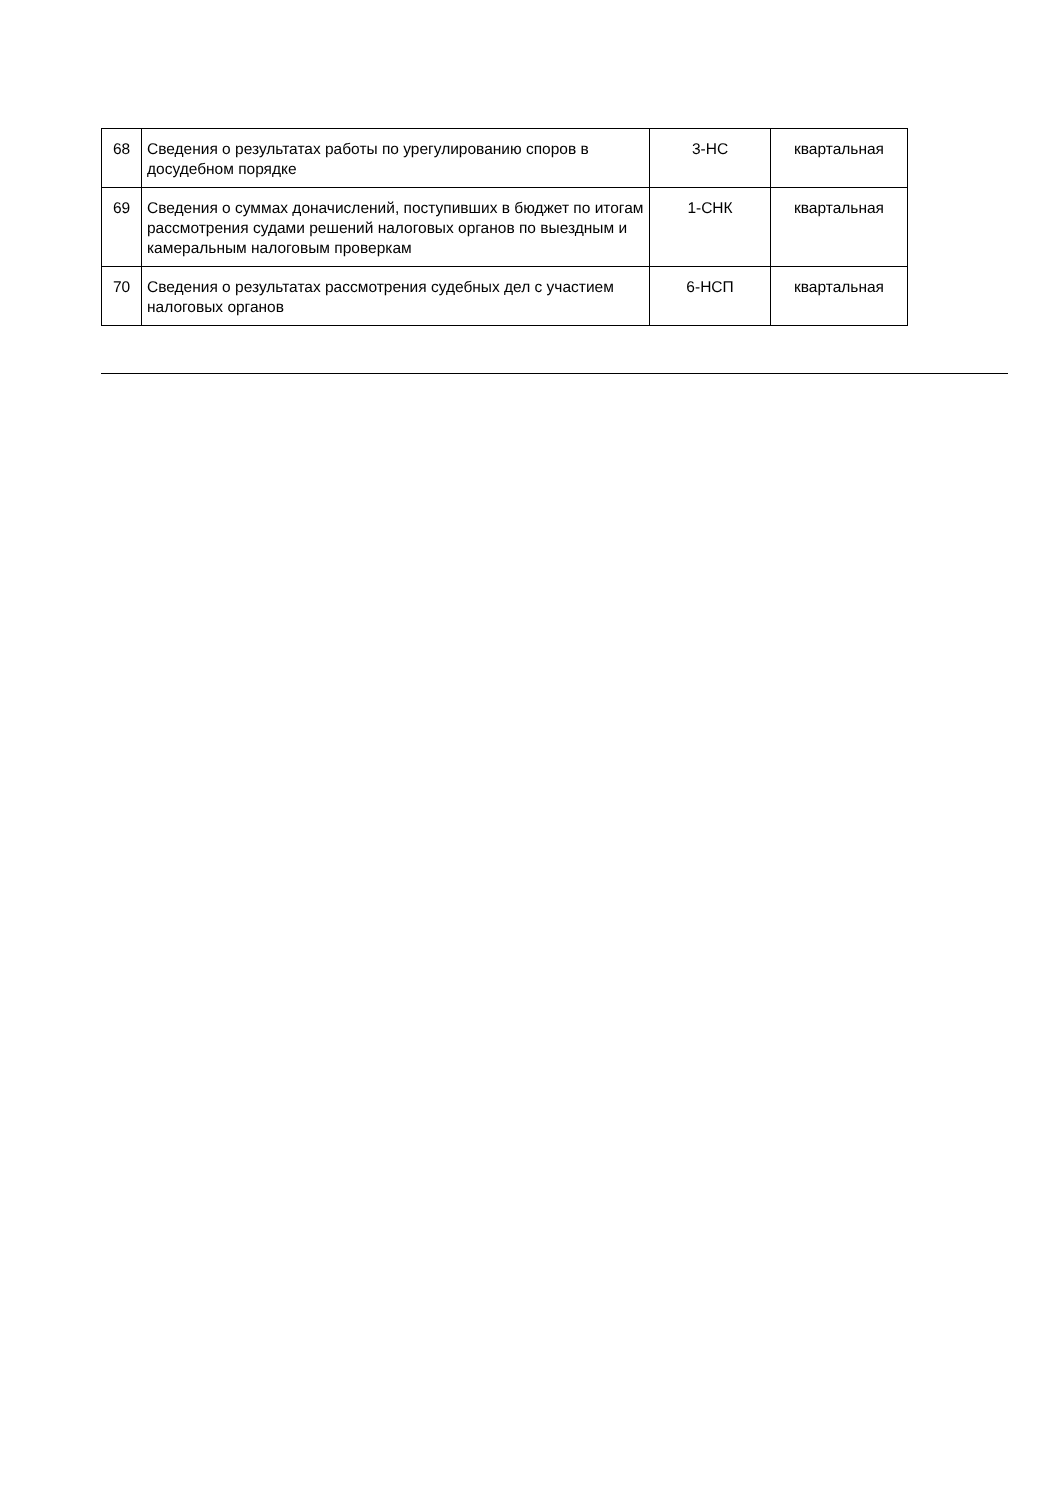| 68 | Сведения о результатах работы по урегулированию споров в досудебном порядке | 3-НС | квартальная |
| 69 | Сведения о суммах доначислений, поступивших в бюджет по итогам рассмотрения судами решений налоговых органов по выездным и камеральным налоговым проверкам | 1-СНК | квартальная |
| 70 | Сведения о результатах рассмотрения судебных дел с участием налоговых органов | 6-НСП | квартальная |